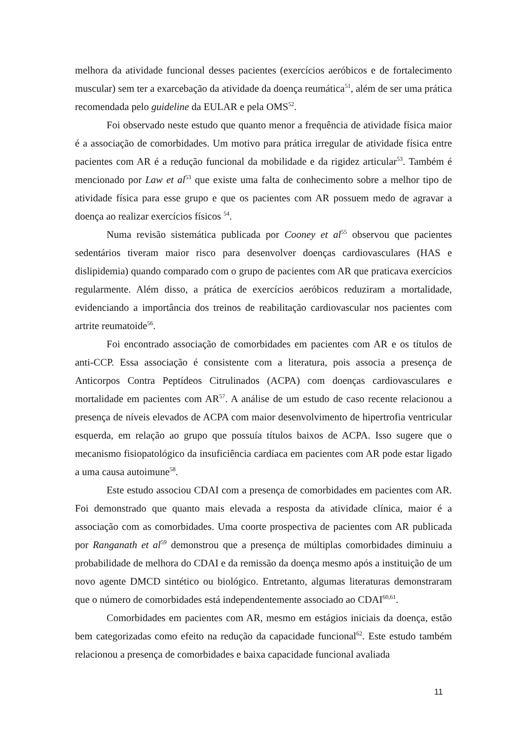melhora da atividade funcional desses pacientes (exercícios aeróbicos e de fortalecimento muscular) sem ter a exarcebação da atividade da doença reumática<sup>51</sup>, além de ser uma prática recomendada pelo guideline da EULAR e pela OMS<sup>52</sup>.
Foi observado neste estudo que quanto menor a frequência de atividade física maior é a associação de comorbidades. Um motivo para prática irregular de atividade física entre pacientes com AR é a redução funcional da mobilidade e da rigidez articular<sup>53</sup>. Também é mencionado por Law et al<sup>53</sup> que existe uma falta de conhecimento sobre a melhor tipo de atividade física para esse grupo e que os pacientes com AR possuem medo de agravar a doença ao realizar exercícios físicos <sup>54</sup>.
Numa revisão sistemática publicada por Cooney et al<sup>55</sup> observou que pacientes sedentários tiveram maior risco para desenvolver doenças cardiovasculares (HAS e dislipidemia) quando comparado com o grupo de pacientes com AR que praticava exercícios regularmente. Além disso, a prática de exercícios aeróbicos reduziram a mortalidade, evidenciando a importância dos treinos de reabilitação cardiovascular nos pacientes com artrite reumatoide<sup>56</sup>.
Foi encontrado associação de comorbidades em pacientes com AR e os títulos de anti-CCP. Essa associação é consistente com a literatura, pois associa a presença de Anticorpos Contra Peptídeos Citrulinados (ACPA) com doenças cardiovasculares e mortalidade em pacientes com AR<sup>57</sup>. A análise de um estudo de caso recente relacionou a presença de níveis elevados de ACPA com maior desenvolvimento de hipertrofia ventricular esquerda, em relação ao grupo que possuía títulos baixos de ACPA. Isso sugere que o mecanismo fisiopatológico da insuficiência cardíaca em pacientes com AR pode estar ligado a uma causa autoimune<sup>58</sup>.
Este estudo associou CDAI com a presença de comorbidades em pacientes com AR. Foi demonstrado que quanto mais elevada a resposta da atividade clínica, maior é a associação com as comorbidades. Uma coorte prospectiva de pacientes com AR publicada por Ranganath et al<sup>59</sup> demonstrou que a presença de múltiplas comorbidades diminuiu a probabilidade de melhora do CDAI e da remissão da doença mesmo após a instituição de um novo agente DMCD sintético ou biológico. Entretanto, algumas literaturas demonstraram que o número de comorbidades está independentemente associado ao CDAI<sup>60,61</sup>.
Comorbidades em pacientes com AR, mesmo em estágios iniciais da doença, estão bem categorizadas como efeito na redução da capacidade funcional<sup>62</sup>. Este estudo também relacionou a presença de comorbidades e baixa capacidade funcional avaliada
11